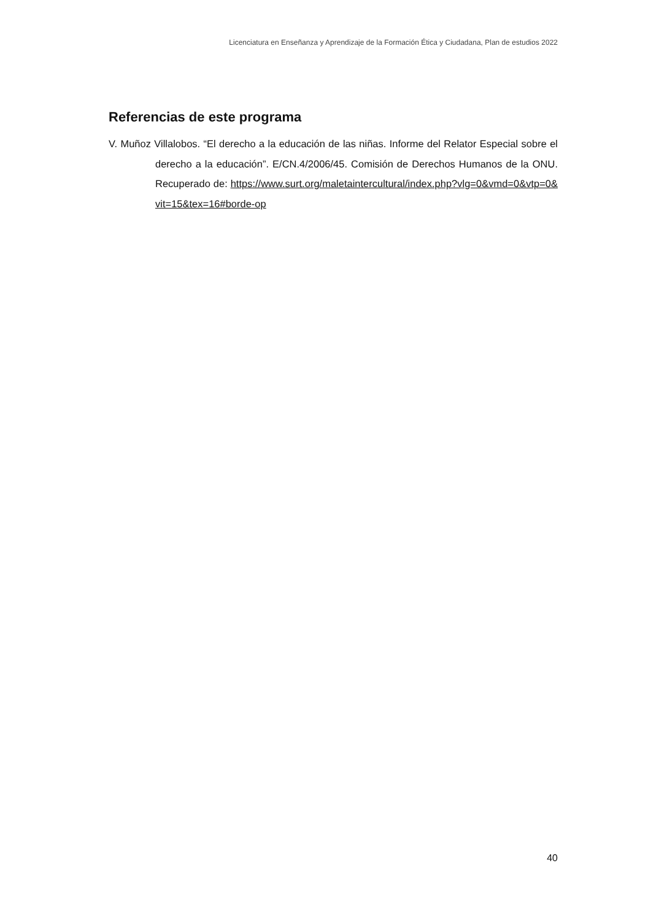Licenciatura en Enseñanza y Aprendizaje de la Formación Ética y Ciudadana, Plan de estudios 2022
Referencias de este programa
V. Muñoz Villalobos. “El derecho a la educación de las niñas. Informe del Relator Especial sobre el derecho a la educación”. E/CN.4/2006/45. Comisión de Derechos Humanos de la ONU. Recuperado de: https://www.surt.org/maletaintercultural/index.php?vlg=0&vmd=0&vtp=0&vit=15&tex=16#borde-op
40